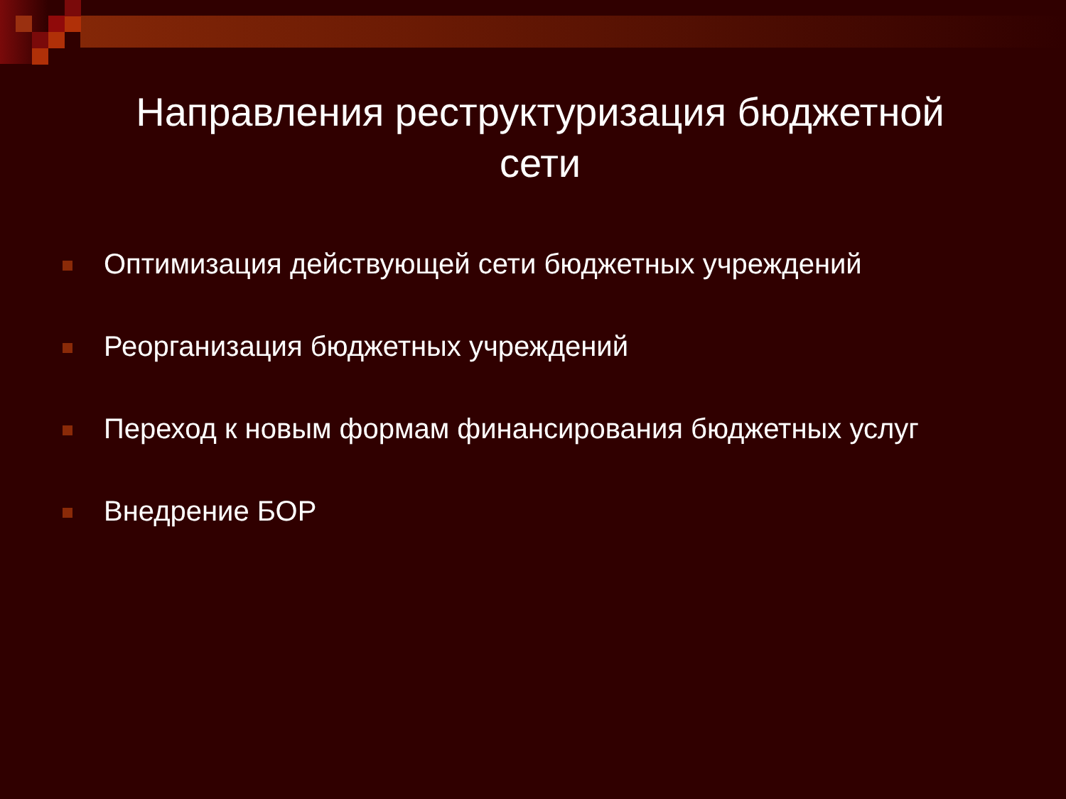Направления реструктуризация бюджетной
сети
Оптимизация действующей сети бюджетных учреждений
Реорганизация бюджетных учреждений
Переход к новым формам финансирования бюджетных услуг
Внедрение БОР